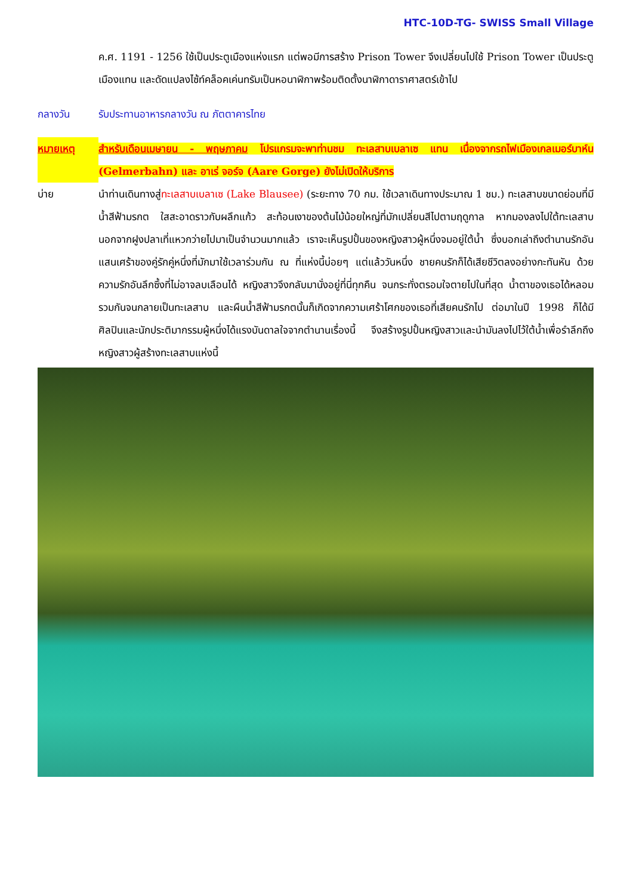HTC-10D-TG- SWISS Small Village
ค.ศ. 1191 - 1256 ใช้เป็นประตูเมืองแห่งแรก แต่พอมีการสร้าง Prison Tower จึงเปลี่ยนไปใช้ Prison Tower เป็นประตูเมืองแทน และดัดแปลงไซ้ท์คล็อคเค่นทรัมเป็นหอนาฬิกาพร้อมติดตั้งนาฬิกาดาราศาสตร์เข้าไป
กลางวัน รับประทานอาหารกลางวัน ณ ภัตตาคารไทย
หมายเหตุ สำหรับเดือนเมษายน - พฤษภาคม โปรแกรมจะพาท่านชม ทะเลสาบเบลาเซ แทน เนื่องจากรถไฟเมืองเกลเมอร์บาห์น (Gelmerbahn) และ อาเร่ จอร์จ (Aare Gorge) ยังไม่เปิดให้บริการ
บ่าย นำท่านเดินทางสู่ทะเลสาบเบลาเซ (Lake Blausee) (ระยะทาง 70 กม. ใช้เวลาเดินทางประมาณ 1 ชม.) ทะเลสาบขนาดย่อมที่มีน้ำสีฟ้ามรกต ใสสะอาดราวกับผลึกแก้ว สะท้อนเงาของต้นไม้น้อยใหญ่ที่มักเปลี่ยนสีไปตามฤดูกาล หากมองลงไปใต้ทะเลสาบ นอกจากฝูงปลาเที่แหวกว่ายไปมาเป็นจำนวนมากแล้ว เราจะเห็นรูปปั้นของหญิงสาวผู้หนึ่งจมอยู่ใต้น้ำ ซึ่งบอกเล่าถึงตำนานรักอันแสนเศร้าของคู่รักคู่หนึ่งที่มักมาใช้เวลาร่วมกัน ณ ที่แห่งนี้บ่อยๆ แต่แล้ววันหนึ่ง ชายคนรักก็ได้เสียชีวิตลงอย่างกะทันหัน ด้วยความรักอันลึกซึ้งที่ไม่อาจลบเลือนได้ หญิงสาวจึงกลับมานั่งอยู่ที่นี่ทุกคืน จนกระทั่งตรอมใจตายไปในที่สุด น้ำตาของเธอได้หลอมรวมกันจนกลายเป็นทะเลสาบ และผืนน้ำสีฟ้ามรกตนั้นก็เกิดจากความเศร้าโศกของเธอที่เสียคนรักไป ต่อมาในปี 1998 ก็ได้มีศิลปินและนักประติมากรรมผู้หนึ่งได้แรงบันดาลใจจากตำนานเรื่องนี้ จึงสร้างรูปปั้นหญิงสาวและนำมันลงไปไว้ใต้น้ำเพื่อรำลึกถึงหญิงสาวผู้สร้างทะเลสาบแห่งนี้